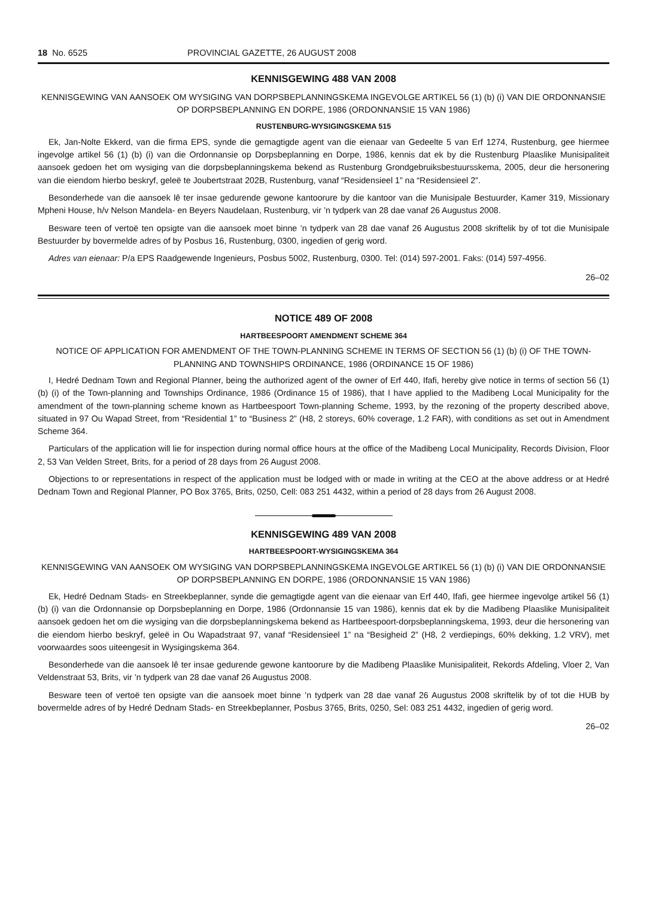18 No. 6525 PROVINCIAL GAZETTE, 26 AUGUST 2008
KENNISGEWING 488 VAN 2008
KENNISGEWING VAN AANSOEK OM WYSIGING VAN DORPSBEPLANNINGSKEMA INGEVOLGE ARTIKEL 56 (1) (b) (i) VAN DIE ORDONNANSIE OP DORPSBEPLANNING EN DORPE, 1986 (ORDONNANSIE 15 VAN 1986)
RUSTENBURG-WYSIGINGSKEMA 515
Ek, Jan-Nolte Ekkerd, van die firma EPS, synde die gemagtigde agent van die eienaar van Gedeelte 5 van Erf 1274, Rustenburg, gee hiermee ingevolge artikel 56 (1) (b) (i) van die Ordonnansie op Dorpsbeplanning en Dorpe, 1986, kennis dat ek by die Rustenburg Plaaslike Munisipaliteit aansoek gedoen het om wysiging van die dorpsbeplanningskema bekend as Rustenburg Grondgebruiksbestuursskema, 2005, deur die hersonering van die eiendom hierbo beskryf, geleë te Joubertstraat 202B, Rustenburg, vanaf “Residensieel 1” na “Residensieel 2”.
Besonderhede van die aansoek lê ter insae gedurende gewone kantoorure by die kantoor van die Munisipale Bestuurder, Kamer 319, Missionary Mpheni House, h/v Nelson Mandela- en Beyers Naudelaan, Rustenburg, vir ’n tydperk van 28 dae vanaf 26 Augustus 2008.
Besware teen of vertoë ten opsigte van die aansoek moet binne ’n tydperk van 28 dae vanaf 26 Augustus 2008 skriftelik by of tot die Munisipale Bestuurder by bovermelde adres of by Posbus 16, Rustenburg, 0300, ingedien of gerig word.
Adres van eienaar: P/a EPS Raadgewende Ingenieurs, Posbus 5002, Rustenburg, 0300. Tel: (014) 597-2001. Faks: (014) 597-4956.
26–02
NOTICE 489 OF 2008
HARTBEESPOORT AMENDMENT SCHEME 364
NOTICE OF APPLICATION FOR AMENDMENT OF THE TOWN-PLANNING SCHEME IN TERMS OF SECTION 56 (1) (b) (i) OF THE TOWN-PLANNING AND TOWNSHIPS ORDINANCE, 1986 (ORDINANCE 15 OF 1986)
I, Hedré Dednam Town and Regional Planner, being the authorized agent of the owner of Erf 440, Ifafi, hereby give notice in terms of section 56 (1) (b) (i) of the Town-planning and Townships Ordinance, 1986 (Ordinance 15 of 1986), that I have applied to the Madibeng Local Municipality for the amendment of the town-planning scheme known as Hartbeespoort Town-planning Scheme, 1993, by the rezoning of the property described above, situated in 97 Ou Wapad Street, from “Residential 1” to “Business 2” (H8, 2 storeys, 60% coverage, 1.2 FAR), with conditions as set out in Amendment Scheme 364.
Particulars of the application will lie for inspection during normal office hours at the office of the Madibeng Local Municipality, Records Division, Floor 2, 53 Van Velden Street, Brits, for a period of 28 days from 26 August 2008.
Objections to or representations in respect of the application must be lodged with or made in writing at the CEO at the above address or at Hedré Dednam Town and Regional Planner, PO Box 3765, Brits, 0250, Cell: 083 251 4432, within a period of 28 days from 26 August 2008.
KENNISGEWING 489 VAN 2008
HARTBEESPOORT-WYSIGINGSKEMA 364
KENNISGEWING VAN AANSOEK OM WYSIGING VAN DORPSBEPLANNINGSKEMA INGEVOLGE ARTIKEL 56 (1) (b) (i) VAN DIE ORDONNANSIE OP DORPSBEPLANNING EN DORPE, 1986 (ORDONNANSIE 15 VAN 1986)
Ek, Hedré Dednam Stads- en Streekbeplanner, synde die gemagtigde agent van die eienaar van Erf 440, Ifafi, gee hiermee ingevolge artikel 56 (1) (b) (i) van die Ordonnansie op Dorpsbeplanning en Dorpe, 1986 (Ordonnansie 15 van 1986), kennis dat ek by die Madibeng Plaaslike Munisipaliteit aansoek gedoen het om die wysiging van die dorpsbeplanningskema bekend as Hartbeespoort-dorpsbeplanningskema, 1993, deur die hersonering van die eiendom hierbo beskryf, geleë in Ou Wapadstraat 97, vanaf “Residensieel 1” na “Besigheid 2” (H8, 2 verdiepings, 60% dekking, 1.2 VRV), met voorwaardes soos uiteengesit in Wysigingskema 364.
Besonderhede van die aansoek lê ter insae gedurende gewone kantoorure by die Madibeng Plaaslike Munisipaliteit, Rekords Afdeling, Vloer 2, Van Veldenstraat 53, Brits, vir ’n tydperk van 28 dae vanaf 26 Augustus 2008.
Besware teen of vertoë ten opsigte van die aansoek moet binne ’n tydperk van 28 dae vanaf 26 Augustus 2008 skriftelik by of tot die HUB by bovermelde adres of by Hedré Dednam Stads- en Streekbeplanner, Posbus 3765, Brits, 0250, Sel: 083 251 4432, ingedien of gerig word.
26–02